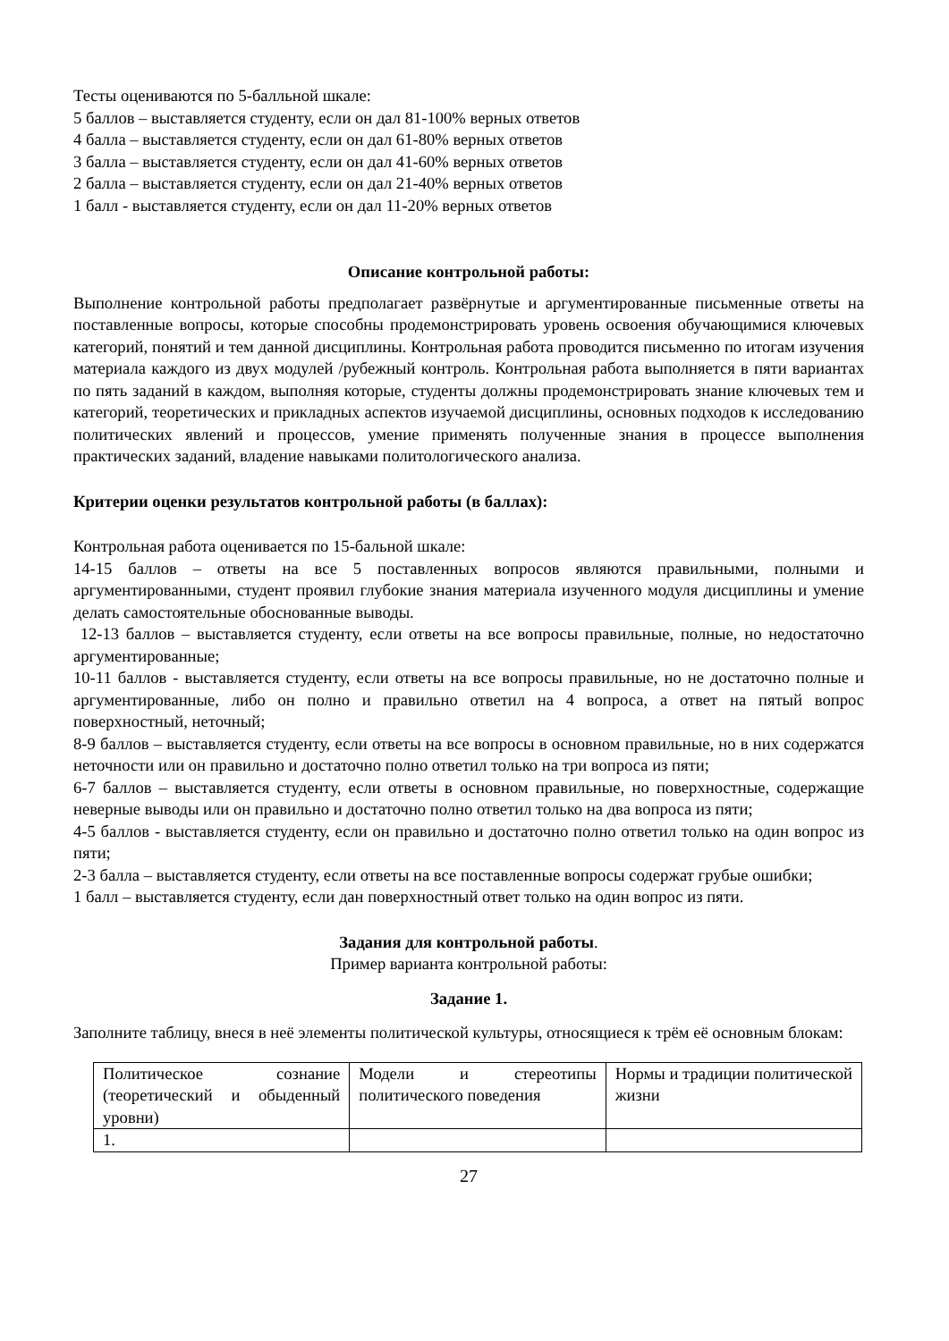Тесты оцениваются по 5-балльной шкале:
5 баллов – выставляется студенту, если он дал 81-100% верных ответов
4 балла – выставляется студенту, если он дал 61-80% верных ответов
3 балла – выставляется студенту, если он дал 41-60% верных ответов
2 балла – выставляется студенту, если он дал 21-40% верных ответов
1 балл - выставляется студенту, если он дал 11-20% верных ответов
Описание контрольной работы:
Выполнение контрольной работы предполагает развёрнутые и аргументированные письменные ответы на поставленные вопросы, которые способны продемонстрировать уровень освоения обучающимися ключевых категорий, понятий и тем данной дисциплины. Контрольная работа проводится письменно по итогам изучения материала каждого из двух модулей /рубежный контроль. Контрольная работа выполняется в пяти вариантах по пять заданий в каждом, выполняя которые, студенты должны продемонстрировать знание ключевых тем и категорий, теоретических и прикладных аспектов изучаемой дисциплины, основных подходов к исследованию политических явлений и процессов, умение применять полученные знания в процессе выполнения практических заданий, владение навыками политологического анализа.
Критерии оценки результатов контрольной работы (в баллах):
Контрольная работа оценивается по 15-бальной шкале:
14-15 баллов – ответы на все 5 поставленных вопросов являются правильными, полными и аргументированными, студент проявил глубокие знания материала изученного модуля дисциплины и умение делать самостоятельные обоснованные выводы.
12-13 баллов – выставляется студенту, если ответы на все вопросы правильные, полные, но недостаточно аргументированные;
10-11 баллов - выставляется студенту, если ответы на все вопросы правильные, но не достаточно полные и аргументированные, либо он полно и правильно ответил на 4 вопроса, а ответ на пятый вопрос поверхностный, неточный;
8-9 баллов – выставляется студенту, если ответы на все вопросы в основном правильные, но в них содержатся неточности или он правильно и достаточно полно ответил только на три вопроса из пяти;
6-7 баллов – выставляется студенту, если ответы в основном правильные, но поверхностные, содержащие неверные выводы или он правильно и достаточно полно ответил только на два вопроса из пяти;
4-5 баллов - выставляется студенту, если он правильно и достаточно полно ответил только на один вопрос из пяти;
2-3 балла – выставляется студенту, если ответы на все поставленные вопросы содержат грубые ошибки;
1 балл – выставляется студенту, если дан поверхностный ответ только на один вопрос из пяти.
Задания для контрольной работы.
Пример варианта контрольной работы:
Задание 1.
Заполните таблицу, внеся в неё элементы политической культуры, относящиеся к трём её основным блокам:
| Политическое сознание (теоретический и обыденный уровни) | Модели и стереотипы политического поведения | Нормы и традиции политической жизни |
| 1. | | |
27